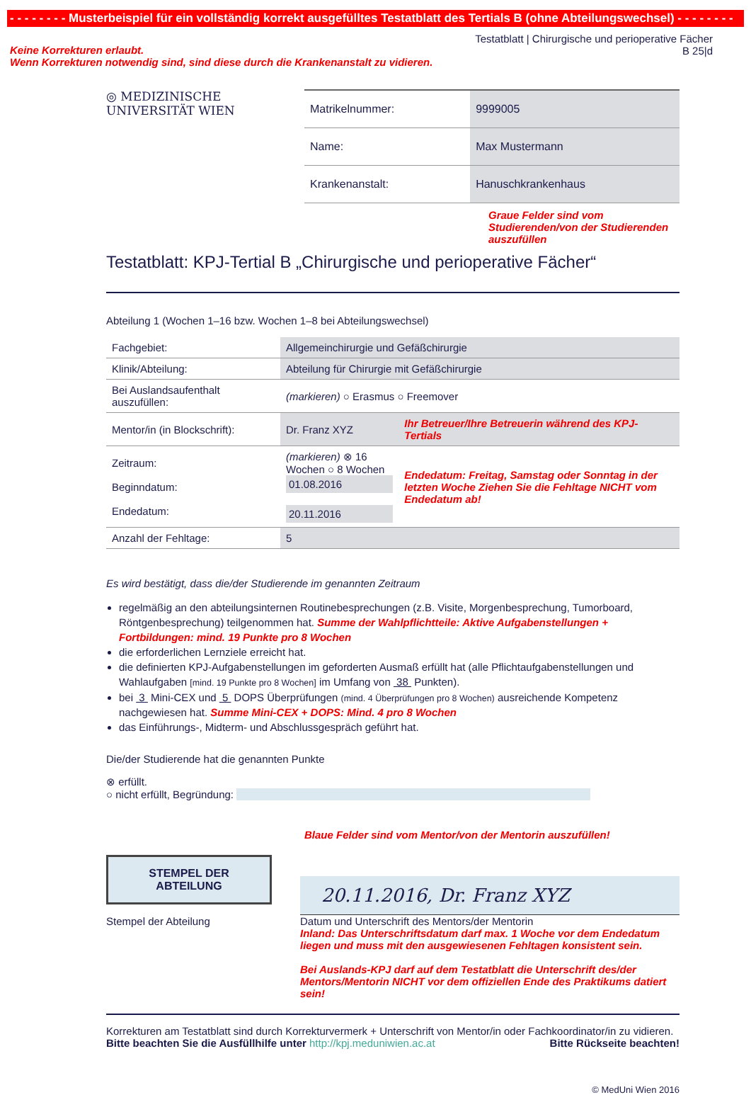- - - - - - - - Musterbeispiel für ein vollständig korrekt ausgefülltes Testatblatt des Tertials B (ohne Abteilungswechsel) - - - - - - - -
Keine Korrekturen erlaubt.
Wenn Korrekturen notwendig sind, sind diese durch die Krankenanstalt zu vidieren.
Testatblatt | Chirurgische und perioperative Fächer
B 25|d
◎ MEDIZINISCHE
UNIVERSITÄT WIEN
| Matrikelnummer: | 9999005 |
| Name: | Max Mustermann |
| Krankenanstalt: | Hanuschkrankenhaus |
Graue Felder sind vom Studierenden/von der Studierenden auszufüllen
Testatblatt: KPJ-Tertial B „Chirurgische und perioperative Fächer“
Abteilung 1 (Wochen 1–16 bzw. Wochen 1–8 bei Abteilungswechsel)
| Fachgebiet: | Allgemeinchirurgie und Gefäßchirurgie | |
| Klinik/Abteilung: | Abteilung für Chirurgie mit Gefäßchirurgie | |
| Bei Auslandsaufenthalt auszufüllen: | (markieren) ○ Erasmus ○ Freemover | |
| Mentor/in (in Blockschrift): | Dr. Franz XYZ | Ihr Betreuer/Ihre Betreuerin während des KPJ-Tertials |
| Zeitraum: Beginndatum: Endedatum: | (markieren) ⊗ 16 Wochen ○ 8 Wochen 01.08.2016 20.11.2016 | Endedatum: Freitag, Samstag oder Sonntag in der letzten Woche Ziehen Sie die Fehltage NICHT vom Endedatum ab! |
| Anzahl der Fehltage: | 5 | |
Es wird bestätigt, dass die/der Studierende im genannten Zeitraum
regelmäßig an den abteilungsinternen Routinebesprechungen (z.B. Visite, Morgenbesprechung, Tumorboard, Röntgenbesprechung) teilgenommen hat. Summe der Wahlpflichtteile: Aktive Aufgabenstellungen + Fortbildungen: mind. 19 Punkte pro 8 Wochen
die erforderlichen Lernziele erreicht hat.
die definierten KPJ-Aufgabenstellungen im geforderten Ausmaß erfüllt hat (alle Pflichtaufgabenstellungen und Wahlaufgaben [mind. 19 Punkte pro 8 Wochen] im Umfang von 38 Punkten).
bei 3 Mini-CEX und 5 DOPS Überprüfungen (mind. 4 Überprüfungen pro 8 Wochen) ausreichende Kompetenz nachgewiesen hat. Summe Mini-CEX + DOPS: Mind. 4 pro 8 Wochen
das Einführungs-, Midterm- und Abschlussgespräch geführt hat.
Die/der Studierende hat die genannten Punkte
⊗ erfüllt.
○ nicht erfüllt, Begründung:
Blaue Felder sind vom Mentor/von der Mentorin auszufüllen!
STEMPEL DER
ABTEILUNG
Stempel der Abteilung
20.11.2016, Dr. Franz XYZ
Datum und Unterschrift des Mentors/der Mentorin
Inland: Das Unterschriftsdatum darf max. 1 Woche vor dem Endedatum liegen und muss mit den ausgewiesenen Fehltagen konsistent sein.
Bei Auslands-KPJ darf auf dem Testatblatt die Unterschrift des/der Mentors/Mentorin NICHT vor dem offiziellen Ende des Praktikums datiert sein!
Korrekturen am Testatblatt sind durch Korrekturvermerk + Unterschrift von Mentor/in oder Fachkoordinator/in zu vidieren.
Bitte beachten Sie die Ausfüllhilfe unter http://kpj.meduniwien.ac.at Bitte Rückseite beachten!
© MedUni Wien 2016